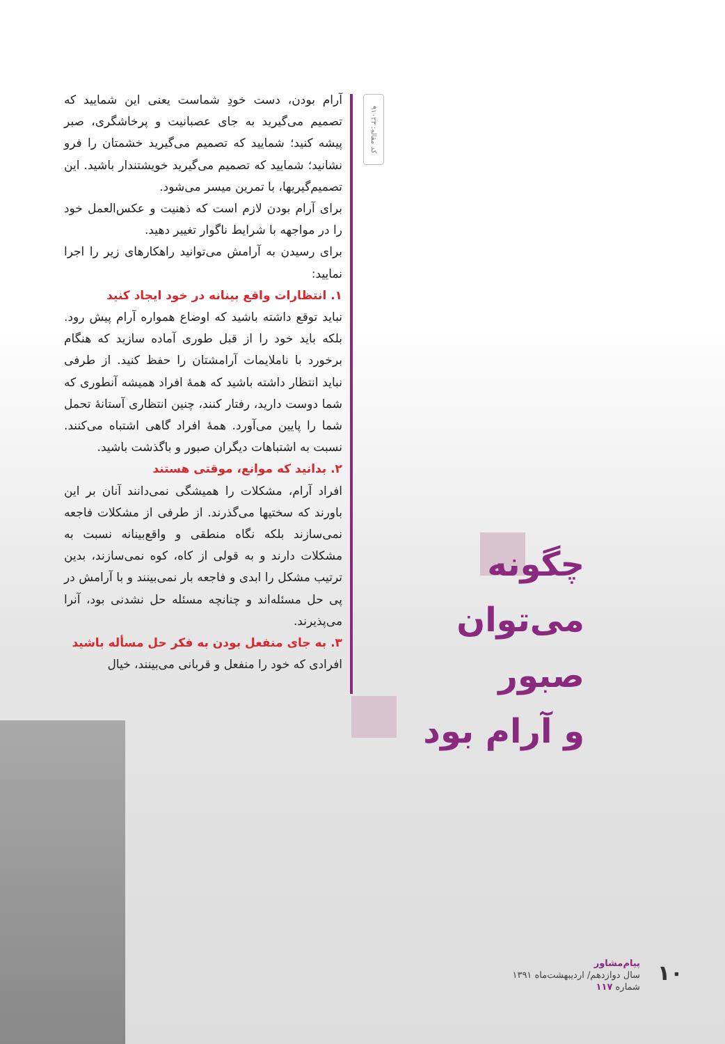کد مقاله: ۹۱۰۲۳
آرام بودن، دست خودِ شماست یعنی این شمایید که تصمیم می‌گیرید به جای عصبانیت و پرخاشگری، صبر پیشه کنید؛ شمایید که تصمیم می‌گیرید خشمتان را فرو نشانید؛ شمایید که تصمیم می‌گیرید خویشتندار باشید. این تصمیم‌گیریها، با تمرین میسر می‌شود.
برای آرام بودن لازم است که ذهنیت و عکس‌العمل خود را در مواجهه با شرایط ناگوار تغییر دهید.
برای رسیدن به آرامش می‌توانید راهکارهای زیر را اجرا نمایید:
۱. انتظارات واقع بینانه در خود ایجاد کنید
نباید توقع داشته باشید که اوضاع همواره آرام پیش رود. بلکه باید خود را از قبل طوری آماده سازید که هنگام برخورد با ناملایمات آرامشتان را حفظ کنید. از طرفی نباید انتظار داشته باشید که همهٔ افراد همیشه آنطوری که شما دوست دارید، رفتار کنند، چنین انتظاری آستانهٔ تحمل شما را پایین می‌آورد. همهٔ افراد گاهی اشتباه می‌کنند. نسبت به اشتباهات دیگران صبور و باگذشت باشید.
۲. بدانید که موانع، موقتی هستند
افراد آرام، مشکلات را همیشگی نمی‌دانند آنان بر این باورند که سختیها می‌گذرند. از طرفی از مشکلات فاجعه نمی‌سازند بلکه نگاه منطقی و واقع‌بینانه نسبت به مشکلات دارند و به قولی از کاه، کوه نمی‌سازند، بدین ترتیب مشکل را ابدی و فاجعه بار نمی‌بینند و با آرامش در پی حل مسئله‌اند و چنانچه مسئله حل نشدنی بود، آنرا می‌پذیرند.
۳. به جای منفعل بودن به فکر حل مسأله باشید
افرادی که خود را منفعل و قربانی می‌بینند، خیال
چگونه
می‌توان صبور
و آرام بود
پیام‌مشاور
سال دوازدهم/ اردیبهشت‌ماه ۱۳۹۱
شماره ۱۱۷
۱۰